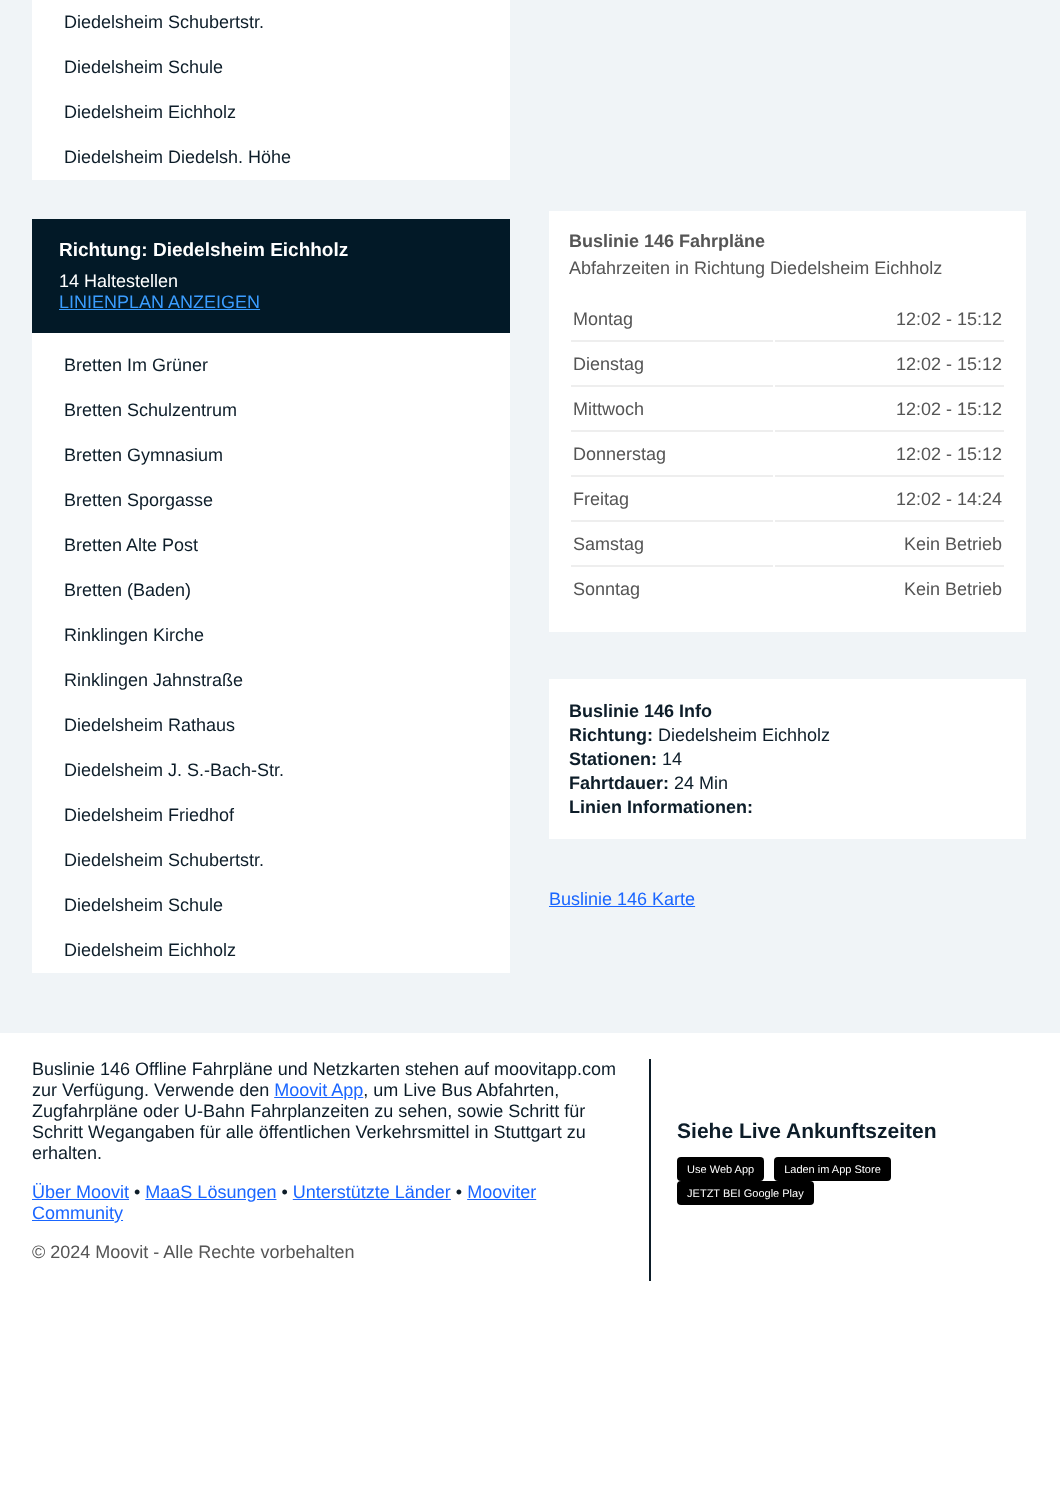Diedelsheim Schubertstr.
Diedelsheim Schule
Diedelsheim Eichholz
Diedelsheim Diedelsh. Höhe
Richtung: Diedelsheim Eichholz
14 Haltestellen
LINIENPLAN ANZEIGEN
Bretten Im Grüner
Bretten Schulzentrum
Bretten Gymnasium
Bretten Sporgasse
Bretten Alte Post
Bretten (Baden)
Rinklingen Kirche
Rinklingen Jahnstraße
Diedelsheim Rathaus
Diedelsheim J. S.-Bach-Str.
Diedelsheim Friedhof
Diedelsheim Schubertstr.
Diedelsheim Schule
Diedelsheim Eichholz
Buslinie 146 Fahrpläne
Abfahrzeiten in Richtung Diedelsheim Eichholz
| Montag | 12:02 - 15:12 |
| Dienstag | 12:02 - 15:12 |
| Mittwoch | 12:02 - 15:12 |
| Donnerstag | 12:02 - 15:12 |
| Freitag | 12:02 - 14:24 |
| Samstag | Kein Betrieb |
| Sonntag | Kein Betrieb |
Buslinie 146 Info
Richtung: Diedelsheim Eichholz
Stationen: 14
Fahrtdauer: 24 Min
Linien Informationen:
Buslinie 146 Karte
Buslinie 146 Offline Fahrpläne und Netzkarten stehen auf moovitapp.com zur Verfügung. Verwende den Moovit App, um Live Bus Abfahrten, Zugfahrpläne oder U-Bahn Fahrplanzeiten zu sehen, sowie Schritt für Schritt Wegangaben für alle öffentlichen Verkehrsmittel in Stuttgart zu erhalten.
Über Moovit • MaaS Lösungen • Unterstützte Länder • Mooviter Community
© 2024 Moovit - Alle Rechte vorbehalten
Siehe Live Ankunftszeiten
Use Web App Laden im App Store JETZT BEI Google Play